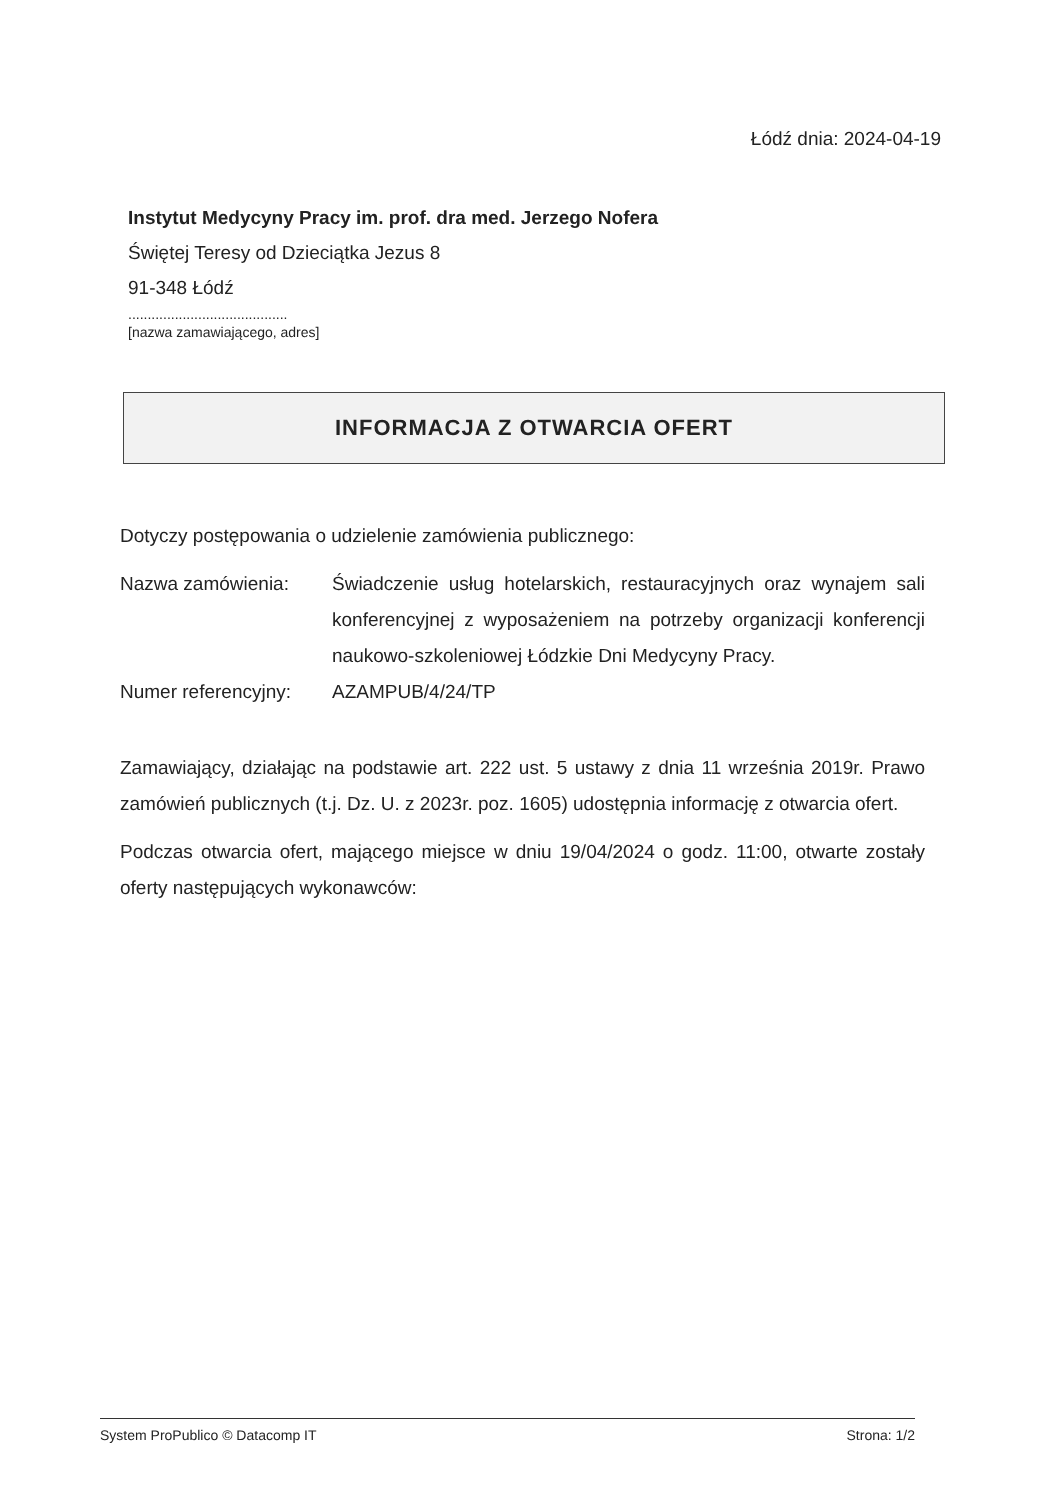Łódź dnia: 2024-04-19
Instytut Medycyny Pracy im. prof. dra med. Jerzego Nofera
Świętej Teresy od Dzieciątka Jezus 8
91-348 Łódź
.........................................
[nazwa zamawiającego, adres]
INFORMACJA Z OTWARCIA OFERT
Dotyczy postępowania o udzielenie zamówienia publicznego:
Nazwa zamówienia: Świadczenie usług hotelarskich, restauracyjnych oraz wynajem sali konferencyjnej z wyposażeniem na potrzeby organizacji konferencji naukowo-szkoleniowej Łódzkie Dni Medycyny Pracy.
Numer referencyjny:
AZAMPUB/4/24/TP
Zamawiający, działając na podstawie art. 222 ust. 5 ustawy z dnia 11 września 2019r. Prawo zamówień publicznych (t.j. Dz. U. z 2023r. poz. 1605) udostępnia informację z otwarcia ofert.
Podczas otwarcia ofert, mającego miejsce w dniu 19/04/2024 o godz. 11:00, otwarte zostały oferty następujących wykonawców:
System ProPublico © Datacomp IT Strona: 1/2